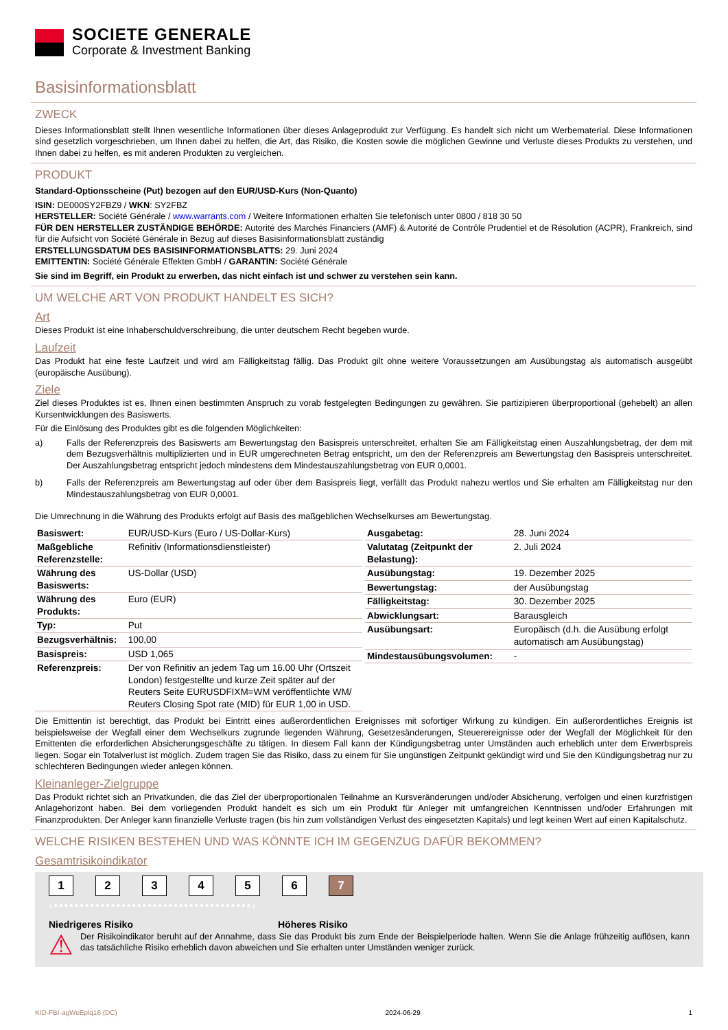SOCIETE GENERALE
Corporate & Investment Banking
Basisinformationsblatt
ZWECK
Dieses Informationsblatt stellt Ihnen wesentliche Informationen über dieses Anlageprodukt zur Verfügung. Es handelt sich nicht um Werbematerial. Diese Informationen sind gesetzlich vorgeschrieben, um Ihnen dabei zu helfen, die Art, das Risiko, die Kosten sowie die möglichen Gewinne und Verluste dieses Produkts zu verstehen, und Ihnen dabei zu helfen, es mit anderen Produkten zu vergleichen.
PRODUKT
Standard-Optionsscheine (Put) bezogen auf den EUR/USD-Kurs (Non-Quanto)
ISIN: DE000SY2FBZ9 / WKN: SY2FBZ
HERSTELLER: Société Générale / www.warrants.com / Weitere Informationen erhalten Sie telefonisch unter 0800 / 818 30 50
FÜR DEN HERSTELLER ZUSTÄNDIGE BEHÖRDE: Autorité des Marchés Financiers (AMF) & Autorité de Contrôle Prudentiel et de Résolution (ACPR), Frankreich, sind für die Aufsicht von Société Générale in Bezug auf dieses Basisinformationsblatt zuständig
ERSTELLUNGSDATUM DES BASISINFORMATIONSBLATTS: 29. Juni 2024
EMITTENTIN: Société Générale Effekten GmbH / GARANTIN: Société Générale
Sie sind im Begriff, ein Produkt zu erwerben, das nicht einfach ist und schwer zu verstehen sein kann.
UM WELCHE ART VON PRODUKT HANDELT ES SICH?
Art
Dieses Produkt ist eine Inhaberschuldverschreibung, die unter deutschem Recht begeben wurde.
Laufzeit
Das Produkt hat eine feste Laufzeit und wird am Fälligkeitstag fällig. Das Produkt gilt ohne weitere Voraussetzungen am Ausübungstag als automatisch ausgeübt (europäische Ausübung).
Ziele
Ziel dieses Produktes ist es, Ihnen einen bestimmten Anspruch zu vorab festgelegten Bedingungen zu gewähren. Sie partizipieren überproportional (gehebelt) an allen Kursentwicklungen des Basiswerts.
Für die Einlösung des Produktes gibt es die folgenden Möglichkeiten:
a) Falls der Referenzpreis des Basiswerts am Bewertungstag den Basispreis unterschreitet, erhalten Sie am Fälligkeitstag einen Auszahlungsbetrag, der dem mit dem Bezugsverhältnis multiplizierten und in EUR umgerechneten Betrag entspricht, um den der Referenzpreis am Bewertungstag den Basispreis unterschreitet. Der Auszahlungsbetrag entspricht jedoch mindestens dem Mindestauszahlungsbetrag von EUR 0,0001.
b) Falls der Referenzpreis am Bewertungstag auf oder über dem Basispreis liegt, verfällt das Produkt nahezu wertlos und Sie erhalten am Fälligkeitstag nur den Mindestauszahlungsbetrag von EUR 0,0001.
Die Umrechnung in die Währung des Produkts erfolgt auf Basis des maßgeblichen Wechselkurses am Bewertungstag.
| Basiswert: | EUR/USD-Kurs (Euro / US-Dollar-Kurs) |
| Maßgebliche Referenzstelle: | Refinitiv (Informationsdienstleister) |
| Währung des Basiswerts: | US-Dollar (USD) |
| Währung des Produkts: | Euro (EUR) |
| Typ: | Put |
| Bezugsverhältnis: | 100,00 |
| Basispreis: | USD 1,065 |
| Referenzpreis: | Der von Refinitiv an jedem Tag um 16.00 Uhr (Ortszeit London) festgestellte und kurze Zeit später auf der Reuters Seite EURUSDFIXM=WM veröffentlichte WM/ Reuters Closing Spot rate (MID) für EUR 1,00 in USD. |
| Ausgabetag: | 28. Juni 2024 |
| Valutatag (Zeitpunkt der Belastung): | 2. Juli 2024 |
| Ausübungstag: | 19. Dezember 2025 |
| Bewertungstag: | der Ausübungstag |
| Fälligkeitstag: | 30. Dezember 2025 |
| Abwicklungsart: | Barausgleich |
| Ausübungsart: | Europäisch (d.h. die Ausübung erfolgt automatisch am Ausübungstag) |
| Mindestausübungsvolumen: | - |
Die Emittentin ist berechtigt, das Produkt bei Eintritt eines außerordentlichen Ereignisses mit sofortiger Wirkung zu kündigen. Ein außerordentliches Ereignis ist beispielsweise der Wegfall einer dem Wechselkurs zugrunde liegenden Währung, Gesetzesänderungen, Steuerereignisse oder der Wegfall der Möglichkeit für den Emittenten die erforderlichen Absicherungsgeschäfte zu tätigen. In diesem Fall kann der Kündigungsbetrag unter Umständen auch erheblich unter dem Erwerbspreis liegen. Sogar ein Totalverlust ist möglich. Zudem tragen Sie das Risiko, dass zu einem für Sie ungünstigen Zeitpunkt gekündigt wird und Sie den Kündigungsbetrag nur zu schlechteren Bedingungen wieder anlegen können.
Kleinanleger-Zielgruppe
Das Produkt richtet sich an Privatkunden, die das Ziel der überproportionalen Teilnahme an Kursveränderungen und/oder Absicherung, verfolgen und einen kurzfristigen Anlagehorizont haben. Bei dem vorliegenden Produkt handelt es sich um ein Produkt für Anleger mit umfangreichen Kenntnissen und/oder Erfahrungen mit Finanzprodukten. Der Anleger kann finanzielle Verluste tragen (bis hin zum vollständigen Verlust des eingesetzten Kapitals) und legt keinen Wert auf einen Kapitalschutz.
WELCHE RISIKEN BESTEHEN UND WAS KÖNNTE ICH IM GEGENZUG DAFÜR BEKOMMEN?
Gesamtrisikoindikator
1 2 3 4 5 6 7
‹••••••••••••••••••••••••••••••••••••••›
Niedrigeres Risiko Höheres Risiko
⚠
Der Risikoindikator beruht auf der Annahme, dass Sie das Produkt bis zum Ende der Beispielperiode halten. Wenn Sie die Anlage frühzeitig auflösen, kann das tatsächliche Risiko erheblich davon abweichen und Sie erhalten unter Umständen weniger zurück.
KID-FBI-agWeEplq16 (DC) 2024-06-29 1